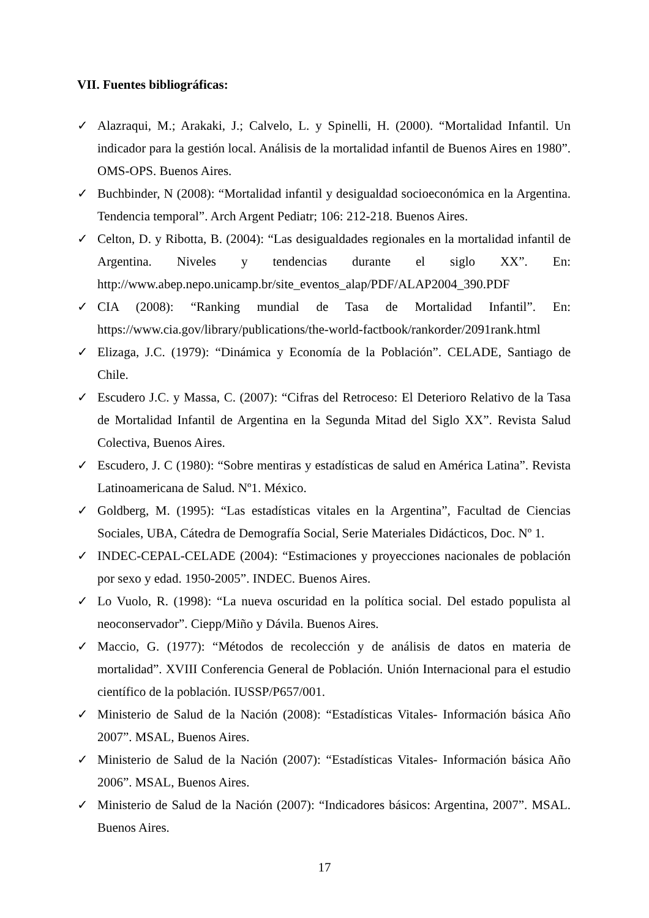VII. Fuentes bibliográficas:
✓ Alazraqui, M.; Arakaki, J.; Calvelo, L. y Spinelli, H. (2000). “Mortalidad Infantil. Un indicador para la gestión local. Análisis de la mortalidad infantil de Buenos Aires en 1980”. OMS-OPS. Buenos Aires.
✓ Buchbinder, N (2008): “Mortalidad infantil y desigualdad socioeconómica en la Argentina. Tendencia temporal”. Arch Argent Pediatr; 106: 212-218. Buenos Aires.
✓ Celton, D. y Ribotta, B. (2004): “Las desigualdades regionales en la mortalidad infantil de Argentina. Niveles y tendencias durante el siglo XX”. En: http://www.abep.nepo.unicamp.br/site_eventos_alap/PDF/ALAP2004_390.PDF
✓ CIA (2008): “Ranking mundial de Tasa de Mortalidad Infantil”. En: https://www.cia.gov/library/publications/the-world-factbook/rankorder/2091rank.html
✓ Elizaga, J.C. (1979): “Dinámica y Economía de la Población”. CELADE, Santiago de Chile.
✓ Escudero J.C. y Massa, C. (2007): “Cifras del Retroceso: El Deterioro Relativo de la Tasa de Mortalidad Infantil de Argentina en la Segunda Mitad del Siglo XX”. Revista Salud Colectiva, Buenos Aires.
✓ Escudero, J. C (1980): “Sobre mentiras y estadísticas de salud en América Latina”. Revista Latinoamericana de Salud. Nº1. México.
✓ Goldberg, M. (1995): “Las estadísticas vitales en la Argentina”, Facultad de Ciencias Sociales, UBA, Cátedra de Demografía Social, Serie Materiales Didácticos, Doc. Nº 1.
✓ INDEC-CEPAL-CELADE (2004): “Estimaciones y proyecciones nacionales de población por sexo y edad. 1950-2005”. INDEC. Buenos Aires.
✓ Lo Vuolo, R. (1998): “La nueva oscuridad en la política social. Del estado populista al neoconservador”. Ciepp/Miño y Dávila. Buenos Aires.
✓ Maccio, G. (1977): “Métodos de recolección y de análisis de datos en materia de mortalidad”. XVIII Conferencia General de Población. Unión Internacional para el estudio científico de la población. IUSSP/P657/001.
✓ Ministerio de Salud de la Nación (2008): “Estadísticas Vitales- Información básica Año 2007”. MSAL, Buenos Aires.
✓ Ministerio de Salud de la Nación (2007): “Estadísticas Vitales- Información básica Año 2006”. MSAL, Buenos Aires.
✓ Ministerio de Salud de la Nación (2007): “Indicadores básicos: Argentina, 2007”. MSAL. Buenos Aires.
17